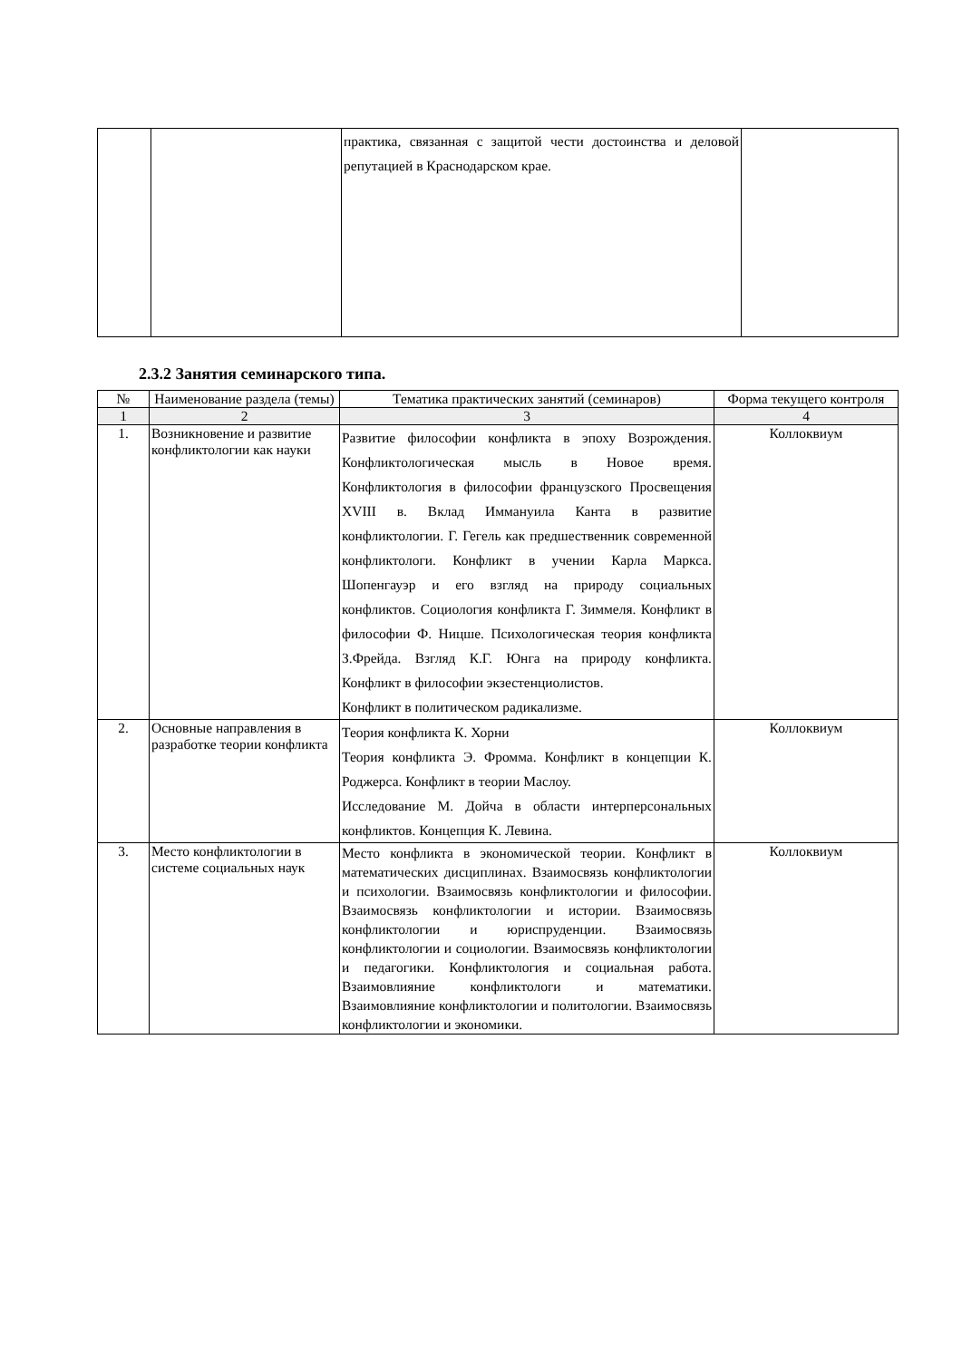| | | практика, связанная с защитой чести достоинства и деловой репутацией в Краснодарском крае. | |
2.3.2 Занятия семинарского типа.
| № | Наименование раздела (темы) | Тематика практических занятий (семинаров) | Форма текущего контроля |
| --- | --- | --- | --- |
| 1 | 2 | 3 | 4 |
| 1. | Возникновение и развитие конфликтологии как науки | Развитие философии конфликта в эпоху Возрождения. Конфликтологическая мысль в Новое время. Конфликтология в философии французского Просвещения XVIII в. Вклад Иммануила Канта в развитие конфликтологии. Г. Гегель как предшественник современной конфликтологи. Конфликт в учении Карла Маркса. Шопенгауэр и его взгляд на природу социальных конфликтов. Социология конфликта Г. Зиммеля. Конфликт в философии Ф. Ницше. Психологическая теория конфликта З.Фрейда. Взгляд К.Г. Юнга на природу конфликта. Конфликт в философии экзестенциолистов. Конфликт в политическом радикализме. | Коллоквиум |
| 2. | Основные направления в разработке теории конфликта | Теория конфликта К. Хорни Теория конфликта Э. Фромма. Конфликт в концепции К. Роджерса. Конфликт в теории Маслоу. Исследование М. Дойча в области интерперсональных конфликтов. Концепция К. Левина. | Коллоквиум |
| 3. | Место конфликтологии в системе социальных наук | Место конфликта в экономической теории. Конфликт в математических дисциплинах. Взаимосвязь конфликтологии и психологии. Взаимосвязь конфликтологии и философии. Взаимосвязь конфликтологии и истории. Взаимосвязь конфликтологии и юриспруденции. Взаимосвязь конфликтологии и социологии. Взаимосвязь конфликтологии и педагогики. Конфликтология и социальная работа. Взаимовлияние конфликтологи и математики. Взаимовлияние конфликтологии и политологии. Взаимосвязь конфликтологии и экономики. | Коллоквиум |